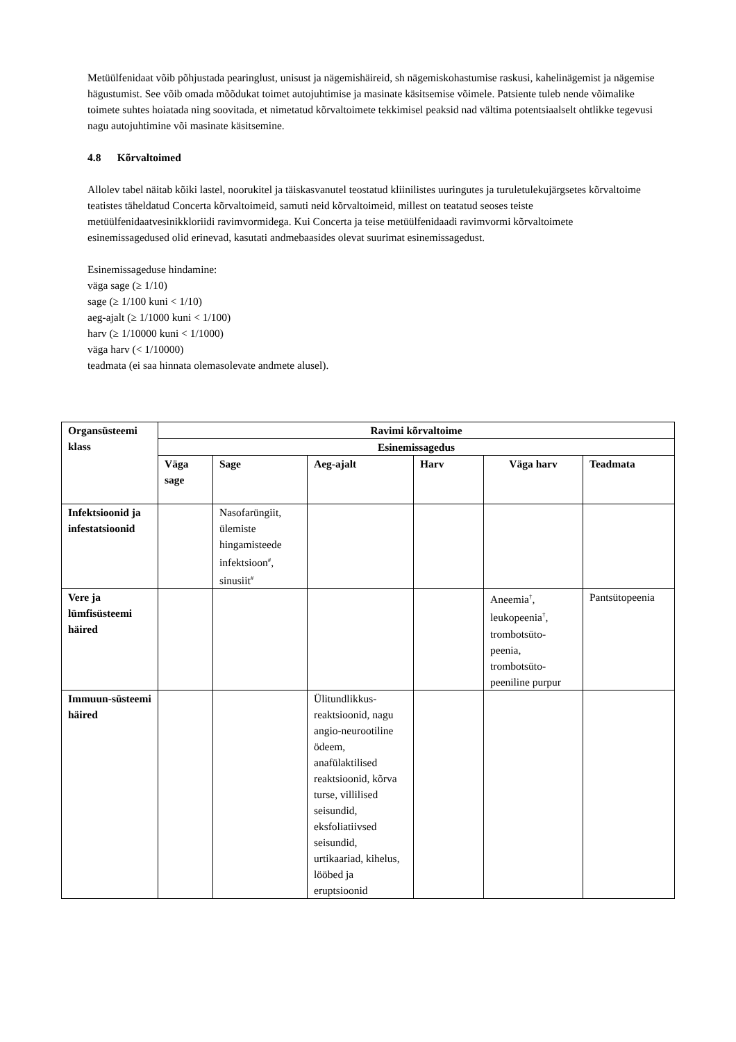Metüülfenidaat võib põhjustada pearinglust, unisust ja nägemishäireid, sh nägemiskohastumise raskusi, kahelinägemist ja nägemise hägustumist. See võib omada mõõdukat toimet autojuhtimise ja masinate käsitsemise võimele. Patsiente tuleb nende võimalike toimete suhtes hoiatada ning soovitada, et nimetatud kõrvaltoimete tekkimisel peaksid nad vältima potentsiaalselt ohtlikke tegevusi nagu autojuhtimine või masinate käsitsemine.
4.8 Kõrvaltoimed
Allolev tabel näitab kõiki lastel, noorukitel ja täiskasvanutel teostatud kliinilistes uuringutes ja turuletulekujärgsetes kõrvaltoime teatistes täheldatud Concerta kõrvaltoimeid, samuti neid kõrvaltoimeid, millest on teatatud seoses teiste metüülfenidaatvesinikkloriidi ravimvormidega. Kui Concerta ja teise metüülfenidaadi ravimvormi kõrvaltoimete esinemissagedused olid erinevad, kasutati andmebaasides olevat suurimat esinemissagedust.
Esinemissageduse hindamine:
väga sage (≥ 1/10)
sage (≥ 1/100 kuni < 1/10)
aeg-ajalt (≥ 1/1000 kuni < 1/100)
harv (≥ 1/10000 kuni < 1/1000)
väga harv (< 1/10000)
teadmata (ei saa hinnata olemasolevate andmete alusel).
| Organsüsteemi klass | Ravimi kõrvaltoime | | | | | |
| --- | --- | --- | --- | --- | --- | --- |
| | Esinemissagedus | | | | | |
| | Väga sage | Sage | Aeg-ajalt | Harv | Väga harv | Teadmata |
| Infektsioonid ja infestatsioonid | | Nasofarüngiit, ülemiste hingamisteede infektsioon<sup>#</sup>, sinusiit<sup>#</sup> | | | | |
| Vere ja lümfisüsteemi häired | | | | | Aneemia<sup>†</sup>, leukopeenia<sup>†</sup>, trombotsüto-peenia, trombotsüto-peeniline purpur | Pantsütopeenia |
| Immuun-süsteemi häired | | | Ülitundlikkus-reaktsioonid, nagu angio-neurootiline ödeem, anafülaktilised reaktsioonid, kõrva turse, villilised seisundid, eksfoliatiivsed seisundid, urtikaariad, kihelus, lööbed ja eruptsioonid | | | |